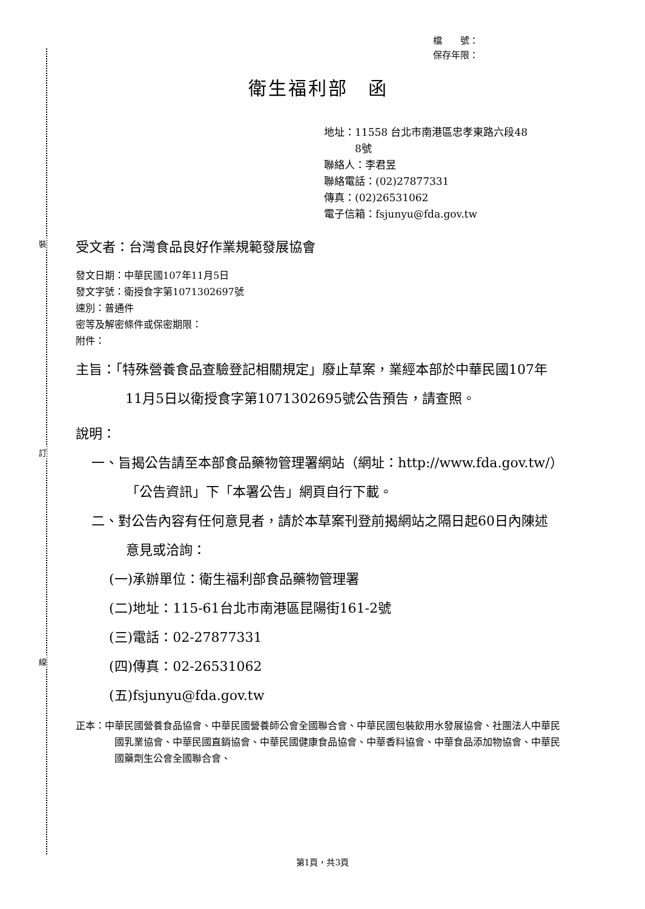裝
訂
線
檔　　號：
保存年限：
衛生福利部　函
地址：11558 台北市南港區忠孝東路六段48
　　　8號
聯絡人：李君昱
聯絡電話：(02)27877331
傳真：(02)26531062
電子信箱：fsjunyu@fda.gov.tw
受文者：台灣食品良好作業規範發展協會
發文日期：中華民國107年11月5日
發文字號：衛授食字第1071302697號
速別：普通件
密等及解密條件或保密期限：
附件：
主旨：「特殊營養食品查驗登記相關規定」廢止草案，業經本部於中華民國107年11月5日以衛授食字第1071302695號公告預告，請查照。
說明：
一、旨揭公告請至本部食品藥物管理署網站（網址：http://www.fda.gov.tw/）「公告資訊」下「本署公告」網頁自行下載。
二、對公告內容有任何意見者，請於本草案刊登前揭網站之隔日起60日內陳述意見或洽詢：
(一)承辦單位：衛生福利部食品藥物管理署
(二)地址：115-61台北市南港區昆陽街161-2號
(三)電話：02-27877331
(四)傳真：02-26531062
(五)fsjunyu@fda.gov.tw
正本：中華民國營養食品協會、中華民國營養師公會全國聯合會、中華民國包裝飲用水發展協會、社團法人中華民國乳業協會、中華民國直銷協會、中華民國健康食品協會、中華香料協會、中華食品添加物協會、中華民國藥劑生公會全國聯合會、
第1頁，共3頁